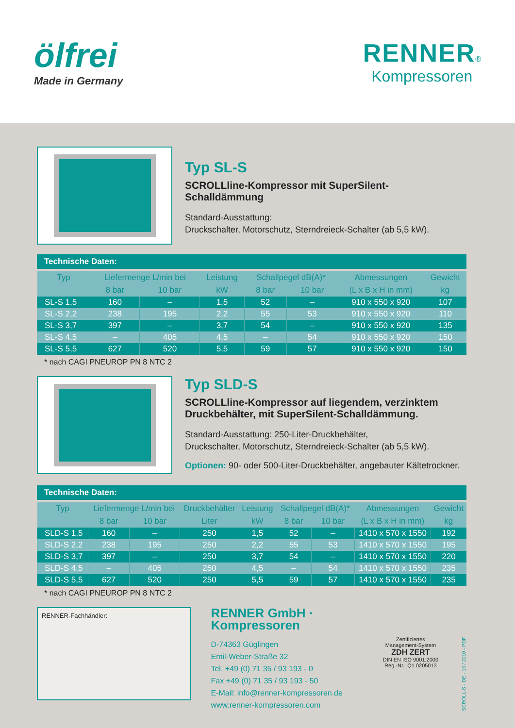ölfrei
Made in Germany
RENNER®
Kompressoren
Typ SL-S
SCROLLline-Kompressor mit SuperSilent-Schalldämmung
Standard-Ausstattung:
Druckschalter, Motorschutz, Sterndreieck-Schalter (ab 5,5 kW).
Technische Daten:
| Typ | Liefermenge L/min bei | | Leistung | Schallpegel dB(A)* | | Abmessungen | Gewicht |
| --- | --- | --- | --- | --- | --- | --- | --- |
| | 8 bar | 10 bar | kW | 8 bar | 10 bar | (L x B x H in mm) | kg |
| SL-S 1,5 | 160 | – | 1,5 | 52 | – | 910 x 550 x 920 | 107 |
| SL-S 2,2 | 238 | 195 | 2,2 | 55 | 53 | 910 x 550 x 920 | 110 |
| SL-S 3,7 | 397 | – | 3,7 | 54 | – | 910 x 550 x 920 | 135 |
| SL-S 4,5 | – | 405 | 4,5 | – | 54 | 910 x 550 x 920 | 150 |
| SL-S 5,5 | 627 | 520 | 5,5 | 59 | 57 | 910 x 550 x 920 | 150 |
* nach CAGI PNEUROP PN 8 NTC 2
Typ SLD-S
SCROLLline-Kompressor auf liegendem, verzinktem
Druckbehälter, mit SuperSilent-Schalldämmung.
Standard-Ausstattung: 250-Liter-Druckbehälter,
Druckschalter, Motorschutz, Sterndreieck-Schalter (ab 5,5 kW).
Optionen: 90- oder 500-Liter-Druckbehälter, angebauter Kältetrockner.
Technische Daten:
| Typ | Liefermenge L/min bei | | Druckbehälter | Leistung | Schallpegel dB(A)* | | Abmessungen | Gewicht |
| --- | --- | --- | --- | --- | --- | --- | --- | --- |
| | 8 bar | 10 bar | Liter | kW | 8 bar | 10 bar | (L x B x H in mm) | kg |
| SLD-S 1,5 | 160 | – | 250 | 1,5 | 52 | – | 1410 x 570 x 1550 | 192 |
| SLD-S 2,2 | 238 | 195 | 250 | 2,2 | 55 | 53 | 1410 x 570 x 1550 | 195 |
| SLD-S 3,7 | 397 | – | 250 | 3,7 | 54 | – | 1410 x 570 x 1550 | 220 |
| SLD-S 4,5 | – | 405 | 250 | 4,5 | – | 54 | 1410 x 570 x 1550 | 235 |
| SLD-S 5,5 | 627 | 520 | 250 | 5,5 | 59 | 57 | 1410 x 570 x 1550 | 235 |
* nach CAGI PNEUROP PN 8 NTC 2
RENNER-Fachhändler:
RENNER GmbH · Kompressoren
D-74363 Güglingen
Emil-Weber-Straße 32
Tel. +49 (0) 71 35 / 93 193 - 0
Fax +49 (0) 71 35 / 93 193 - 50
E-Mail: info@renner-kompressoren.de
www.renner-kompressoren.com
Zertifiziertes Management-System
ZDH ZERT
DIN EN ISO 9001:2000
Reg.-Nr.: Q1 0205013
SCROLL-S - DE - 10 / 2010 - PDF